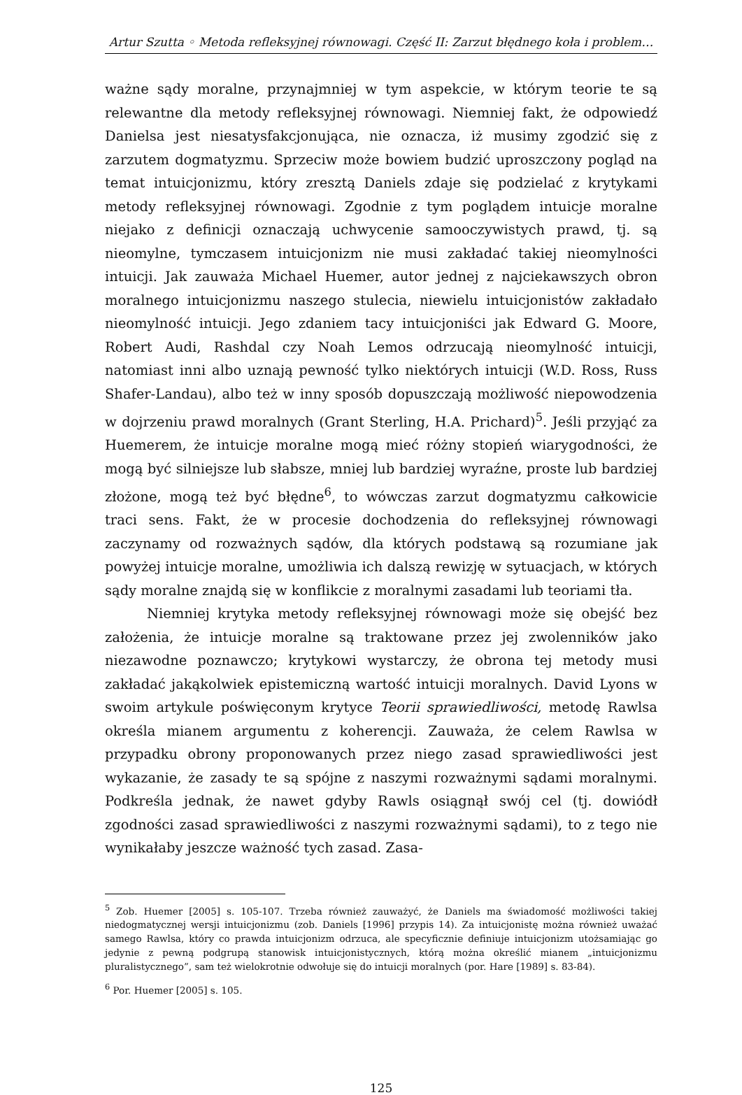Artur Szutta ◦ Metoda refleksyjnej równowagi. Część II: Zarzut błędnego koła i problem…
ważne sądy moralne, przynajmniej w tym aspekcie, w którym teorie te są relewantne dla metody refleksyjnej równowagi. Niemniej fakt, że odpowiedź Danielsa jest niesatysfakcjonująca, nie oznacza, iż musimy zgodzić się z zarzutem dogmatyzmu. Sprzeciw może bowiem budzić uproszczony pogląd na temat intuicjonizmu, który zresztą Daniels zdaje się podzielać z krytykami metody refleksyjnej równowagi. Zgodnie z tym poglądem intuicje moralne niejako z definicji oznaczają uchwycenie samooczywistych prawd, tj. są nieomylne, tymczasem intuicjonizm nie musi zakładać takiej nieomylności intuicji. Jak zauważa Michael Huemer, autor jednej z najciekawszych obron moralnego intuicjonizmu naszego stulecia, niewielu intuicjonistów zakładało nieomylność intuicji. Jego zdaniem tacy intuicjoniści jak Edward G. Moore, Robert Audi, Rashdal czy Noah Lemos odrzucają nieomylność intuicji, natomiast inni albo uznają pewność tylko niektórych intuicji (W.D. Ross, Russ Shafer-Landau), albo też w inny sposób dopuszczają możliwość niepowodzenia w dojrzeniu prawd moralnych (Grant Sterling, H.A. Prichard)<sup>5</sup>. Jeśli przyjąć za Huemerem, że intuicje moralne mogą mieć różny stopień wiarygodności, że mogą być silniejsze lub słabsze, mniej lub bardziej wyraźne, proste lub bardziej złożone, mogą też być błędne<sup>6</sup>, to wówczas zarzut dogmatyzmu całkowicie traci sens. Fakt, że w procesie dochodzenia do refleksyjnej równowagi zaczynamy od rozważnych sądów, dla których podstawą są rozumiane jak powyżej intuicje moralne, umożliwia ich dalszą rewizję w sytuacjach, w których sądy moralne znajdą się w konflikcie z moralnymi zasadami lub teoriami tła.
Niemniej krytyka metody refleksyjnej równowagi może się obejść bez założenia, że intuicje moralne są traktowane przez jej zwolenników jako niezawodne poznawczo; krytykowi wystarczy, że obrona tej metody musi zakładać jakąkolwiek epistemiczną wartość intuicji moralnych. David Lyons w swoim artykule poświęconym krytyce Teorii sprawiedliwości, metodę Rawlsa określa mianem argumentu z koherencji. Zauważa, że celem Rawlsa w przypadku obrony proponowanych przez niego zasad sprawiedliwości jest wykazanie, że zasady te są spójne z naszymi rozważnymi sądami moralnymi. Podkreśla jednak, że nawet gdyby Rawls osiągnął swój cel (tj. dowiódł zgodności zasad sprawiedliwości z naszymi rozważnymi sądami), to z tego nie wynikałaby jeszcze ważność tych zasad. Zasa-
<sup>5</sup> Zob. Huemer [2005] s. 105-107. Trzeba również zauważyć, że Daniels ma świadomość możliwości takiej niedogmatycznej wersji intuicjonizmu (zob. Daniels [1996] przypis 14). Za intuicjonistę można również uważać samego Rawlsa, który co prawda intuicjonizm odrzuca, ale specyficznie definiuje intuicjonizm utożsamiając go jedynie z pewną podgrupą stanowisk intuicjonistycznych, którą można określić mianem „intuicjonizmu pluralistycznego”, sam też wielokrotnie odwołuje się do intuicji moralnych (por. Hare [1989] s. 83-84).
<sup>6</sup> Por. Huemer [2005] s. 105.
125